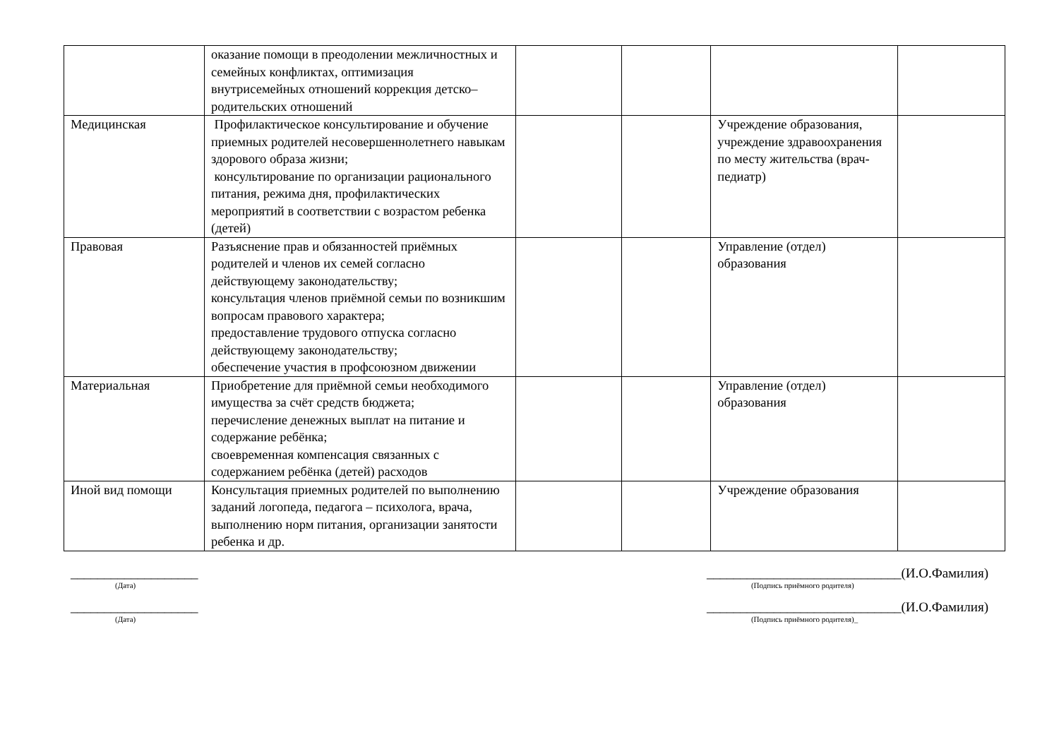| | оказание помощи в преодолении межличностных и семейных конфликтах, оптимизация внутрисемейных отношений коррекция детско–родительских отношений | | | | |
| Медицинская | Профилактическое консультирование и обучение приемных родителей несовершеннолетнего навыкам здорового образа жизни; консультирование по организации рационального питания, режима дня, профилактических мероприятий в соответствии с возрастом ребенка (детей) | | | Учреждение образования, учреждение здравоохранения по месту жительства (врач-педиатр) | |
| Правовая | Разъяснение прав и обязанностей приёмных родителей и членов их семей согласно действующему законодательству; консультация членов приёмной семьи по возникшим вопросам правового характера; предоставление трудового отпуска согласно действующему законодательству; обеспечение участия в профсоюзном движении | | | Управление (отдел) образования | |
| Материальная | Приобретение для приёмной семьи необходимого имущества за счёт средств бюджета; перечисление денежных выплат на питание и содержание ребёнка; своевременная компенсация связанных с содержанием ребёнка (детей) расходов | | | Управление (отдел) образования | |
| Иной вид помощи | Консультация приемных родителей по выполнению заданий логопеда, педагога – психолога, врача, выполнению норм питания, организации занятости ребенка и др. | | | Учреждение образования | |
___________________
(Дата)
___________________
(Дата)
_____________________________(И.О.Фамилия)
(Подпись приёмного родителя)
_____________________________(И.О.Фамилия)
(Подпись приёмного родителя)_